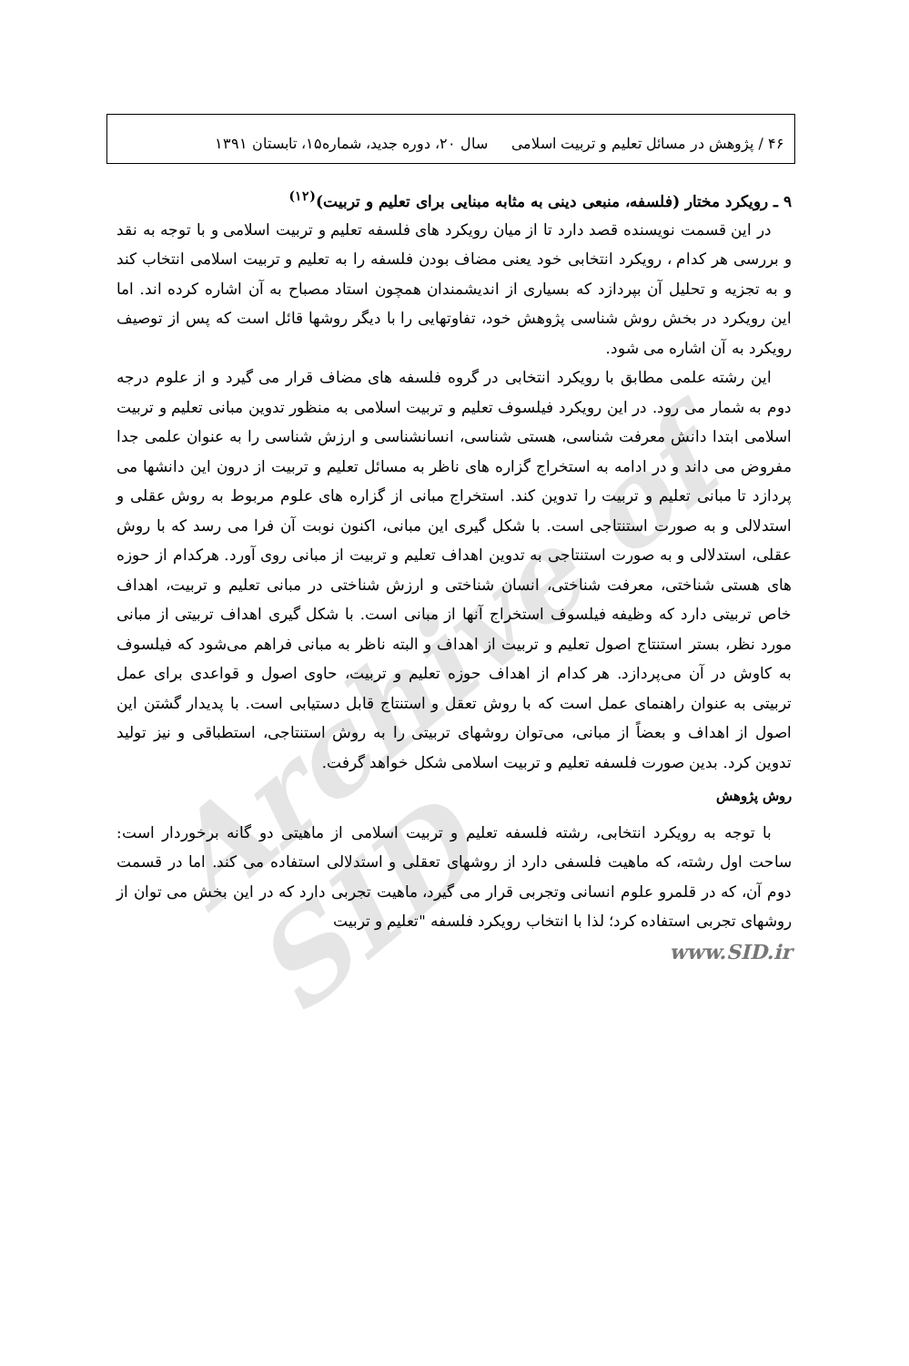Archive of SID
۴۶ / پژوهش در مسائل تعلیم و تربیت اسلامی سال ۲۰، دوره جدید، شماره۱۵، تابستان ۱۳۹۱
۹ ـ رویکرد مختار (فلسفه، منبعی دینی به مثابه مبنایی برای تعلیم و تربیت)<sup>(۱۲)</sup>
در این قسمت نویسنده قصد دارد تا از میان رویکرد های فلسفه تعلیم و تربیت اسلامی و با توجه به نقد و بررسی هر کدام ، رویکرد انتخابی خود یعنی مضاف بودن فلسفه را به تعلیم و تربیت اسلامی انتخاب کند و به تجزیه و تحلیل آن بپردازد که بسیاری از اندیشمندان همچون استاد مصباح به آن اشاره کرده اند. اما این رویکرد در بخش روش شناسی پژوهش خود، تفاوتهایی را با دیگر روشها قائل است که پس از توصیف رویکرد به آن اشاره می شود.
این رشته علمی مطابق با رویکرد انتخابی در گروه فلسفه های مضاف قرار می گیرد و از علوم درجه دوم به شمار می رود. در این رویکرد فیلسوف تعلیم و تربیت اسلامی به منظور تدوین مبانی تعلیم و تربیت اسلامی ابتدا دانش معرفت شناسی، هستی شناسی، انسانشناسی و ارزش شناسی را به عنوان علمی جدا مفروض می داند و در ادامه به استخراج گزاره های ناظر به مسائل تعلیم و تربیت از درون این دانشها می پردازد تا مبانی تعلیم و تربیت را تدوین کند. استخراج مبانی از گزاره های علوم مربوط به روش عقلی و استدلالی و به صورت استنتاجی است. با شکل گیری این مبانی، اکنون نوبت آن فرا می رسد که با روش عقلی، استدلالی و به صورت استنتاجی به تدوین اهداف تعلیم و تربیت از مبانی روی آورد. هرکدام از حوزه های هستی شناختی، معرفت شناختی، انسان شناختی و ارزش شناختی در مبانی تعلیم و تربیت، اهداف خاص تربیتی دارد که وظیفه فیلسوف استخراج آنها از مبانی است. با شکل گیری اهداف تربیتی از مبانی مورد نظر، بستر استنتاج اصول تعلیم و تربیت از اهداف و البته ناظر به مبانی فراهم می‌شود که فیلسوف به کاوش در آن می‌پردازد. هر کدام از اهداف حوزه تعلیم و تربیت، حاوی اصول و قواعدی برای عمل تربیتی به عنوان راهنمای عمل است که با روش تعقل و استنتاج قابل دستیابی است. با پدیدار گشتن این اصول از اهداف و بعضاً از مبانی، می‌توان روشهای تربیتی را به روش استنتاجی، استطباقی و نیز تولید تدوین کرد. بدین صورت فلسفه تعلیم و تربیت اسلامی شکل خواهد گرفت.
روش پژوهش
با توجه به رویکرد انتخابی، رشته فلسفه تعلیم و تربیت اسلامی از ماهیتی دو گانه برخوردار است: ساحت اول رشته، که ماهیت فلسفی دارد از روشهای تعقلی و استدلالی استفاده می کند. اما در قسمت دوم آن، که در قلمرو علوم انسانی وتجربی قرار می گیرد، ماهیت تجربی دارد که در این بخش می توان از روشهای تجربی استفاده کرد؛ لذا با انتخاب رویکرد فلسفه "تعلیم و تربیت
www.SID.ir